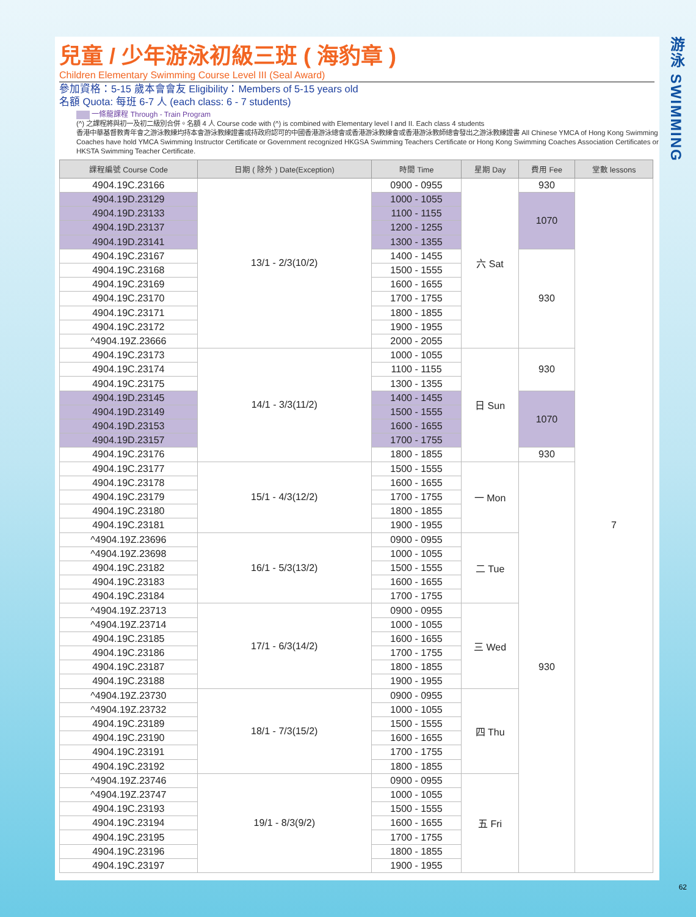兒童 / 少年游泳初級三班 ( 海豹章 )
Children Elementary Swimming Course Level III (Seal Award)
參加資格：5-15 歲本會會友 Eligibility：Members of 5-15 years old
名額 Quota: 每班 6-7 人 (each class: 6 - 7 students)
一條龍課程 Through - Train Program
(^) 之課程將與初一及初二級別合併。名額 4 人 Course code with (^) is combined with Elementary level I and II. Each class 4 students
香港中華基督教青年會之游泳教練均持本會游泳教練證書或持政府認可的中國香港游泳總會或香港游泳教練會或香港游泳教師總會發出之游泳教練證書 All Chinese YMCA of Hong Kong Swimming Coaches have hold YMCA Swimming Instructor Certificate or Government recognized HKGSA Swimming Teachers Certificate or Hong Kong Swimming Coaches Association Certificates or HKSTA Swimming Teacher Certificate.
| 課程編號 Course Code | 日期 ( 除外 ) Date(Exception) | 時間 Time | 星期 Day | 費用 Fee | 堂數 lessons |
| --- | --- | --- | --- | --- | --- |
| 4904.19C.23166 | 13/1 - 2/3(10/2) | 0900 - 0955 | 六 Sat | 930 | 7 |
| 4904.19D.23129 | | 1000 - 1055 | | 1070 | |
| 4904.19D.23133 | | 1100 - 1155 | | | |
| 4904.19D.23137 | | 1200 - 1255 | | | |
| 4904.19D.23141 | | 1300 - 1355 | | | |
| 4904.19C.23167 | | 1400 - 1455 | | 930 | |
| 4904.19C.23168 | | 1500 - 1555 | | | |
| 4904.19C.23169 | | 1600 - 1655 | | | |
| 4904.19C.23170 | | 1700 - 1755 | | | |
| 4904.19C.23171 | | 1800 - 1855 | | | |
| 4904.19C.23172 | | 1900 - 1955 | | | |
| ^4904.19Z.23666 | | 2000 - 2055 | | | |
| 4904.19C.23173 | 14/1 - 3/3(11/2) | 1000 - 1055 | 日 Sun | 930 | |
| 4904.19C.23174 | | 1100 - 1155 | | | |
| 4904.19C.23175 | | 1300 - 1355 | | | |
| 4904.19D.23145 | | 1400 - 1455 | | 1070 | |
| 4904.19D.23149 | | 1500 - 1555 | | | |
| 4904.19D.23153 | | 1600 - 1655 | | | |
| 4904.19D.23157 | | 1700 - 1755 | | | |
| 4904.19C.23176 | | 1800 - 1855 | | 930 | |
| 4904.19C.23177 | 15/1 - 4/3(12/2) | 1500 - 1555 | 一 Mon | 930 | |
| 4904.19C.23178 | | 1600 - 1655 | | | |
| 4904.19C.23179 | | 1700 - 1755 | | | |
| 4904.19C.23180 | | 1800 - 1855 | | | |
| 4904.19C.23181 | | 1900 - 1955 | | | |
| ^4904.19Z.23696 | 16/1 - 5/3(13/2) | 0900 - 0955 | 二 Tue | | |
| ^4904.19Z.23698 | | 1000 - 1055 | | | |
| 4904.19C.23182 | | 1500 - 1555 | | | |
| 4904.19C.23183 | | 1600 - 1655 | | | |
| 4904.19C.23184 | | 1700 - 1755 | | | |
| ^4904.19Z.23713 | 17/1 - 6/3(14/2) | 0900 - 0955 | 三 Wed | | |
| ^4904.19Z.23714 | | 1000 - 1055 | | | |
| 4904.19C.23185 | | 1600 - 1655 | | | |
| 4904.19C.23186 | | 1700 - 1755 | | | |
| 4904.19C.23187 | | 1800 - 1855 | | | |
| 4904.19C.23188 | | 1900 - 1955 | | | |
| ^4904.19Z.23730 | 18/1 - 7/3(15/2) | 0900 - 0955 | 四 Thu | | |
| ^4904.19Z.23732 | | 1000 - 1055 | | | |
| 4904.19C.23189 | | 1500 - 1555 | | | |
| 4904.19C.23190 | | 1600 - 1655 | | | |
| 4904.19C.23191 | | 1700 - 1755 | | | |
| 4904.19C.23192 | | 1800 - 1855 | | | |
| ^4904.19Z.23746 | 19/1 - 8/3(9/2) | 0900 - 0955 | 五 Fri | | |
| ^4904.19Z.23747 | | 1000 - 1055 | | | |
| 4904.19C.23193 | | 1500 - 1555 | | | |
| 4904.19C.23194 | | 1600 - 1655 | | | |
| 4904.19C.23195 | | 1700 - 1755 | | | |
| 4904.19C.23196 | | 1800 - 1855 | | | |
| 4904.19C.23197 | | 1900 - 1955 | | | |
游泳 SWIMMING
62